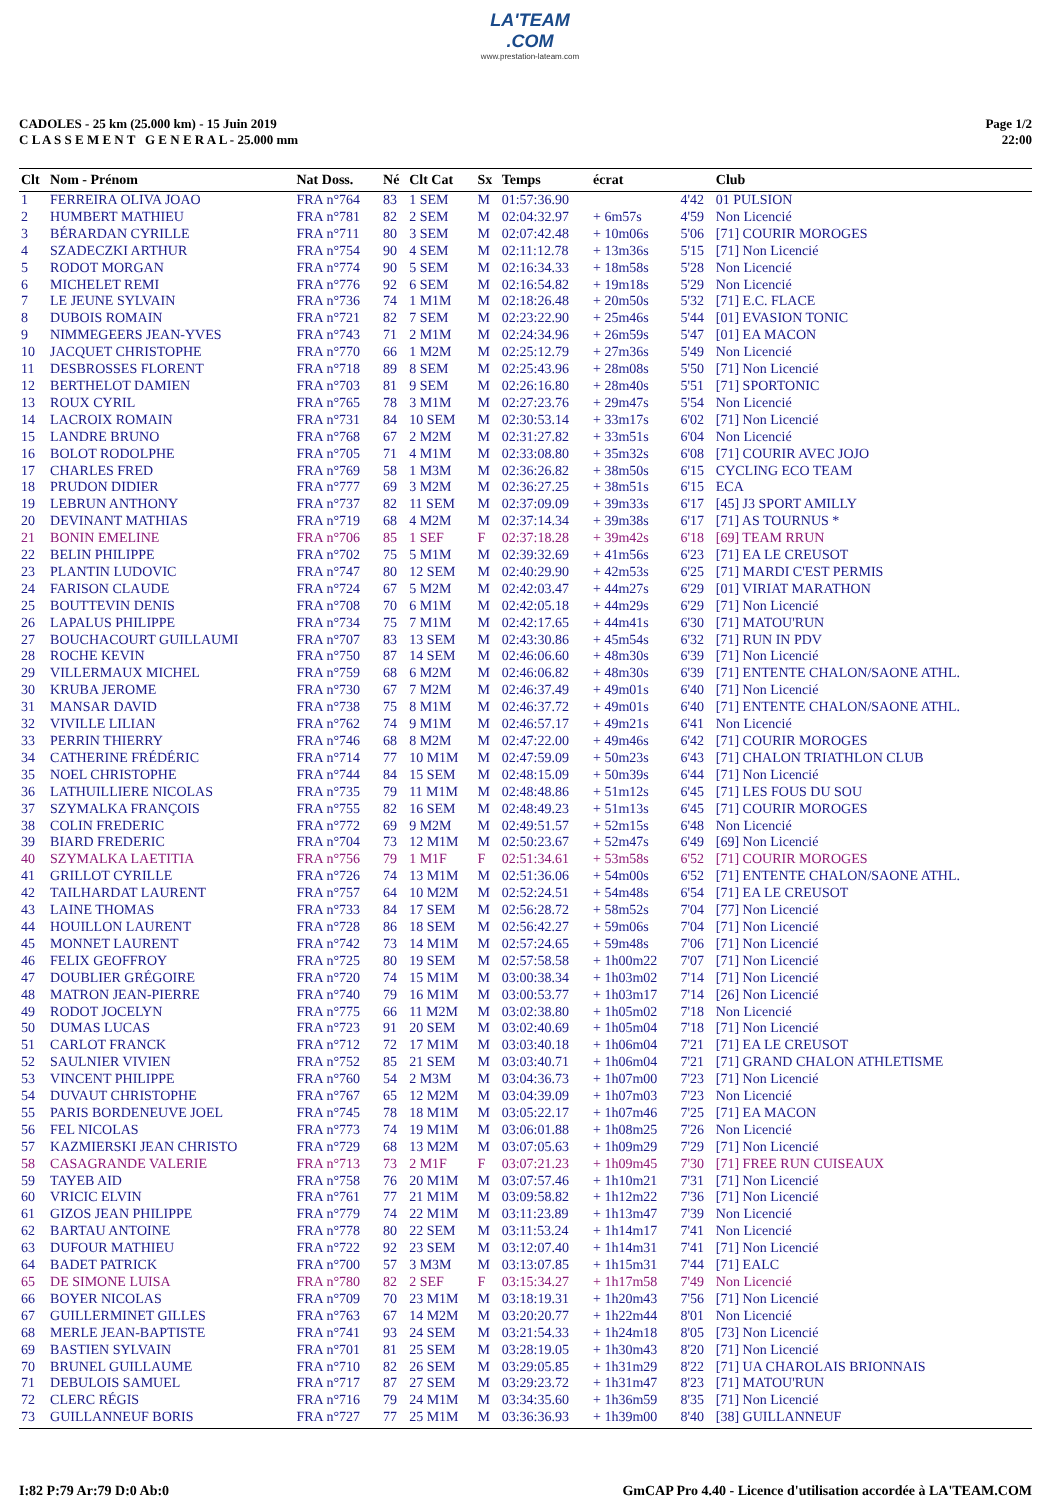LA'TEAM
.COM
www.prestation-lateam.com
CADOLES - 25 km (25.000 km) - 15 Juin 2019
C L A S S E M E N T G E N E R A L - 25.000 mm
Page 1/2
22:00
| Clt | Nom - Prénom | Nat Doss. | Né | Clt Cat | Sx | Temps | écrat | | Club |
| --- | --- | --- | --- | --- | --- | --- | --- | --- | --- |
| 1 | FERREIRA OLIVA JOAO | FRA n°764 | 83 | 1 SEM | M | 01:57:36.90 | | 4'42 | 01 PULSION |
| 2 | HUMBERT MATHIEU | FRA n°781 | 82 | 2 SEM | M | 02:04:32.97 | + 6m57s | 4'59 | Non Licencié |
| 3 | BÉRARDAN CYRILLE | FRA n°711 | 80 | 3 SEM | M | 02:07:42.48 | + 10m06s | 5'06 | [71] COURIR MOROGES |
| 4 | SZADECZKI ARTHUR | FRA n°754 | 90 | 4 SEM | M | 02:11:12.78 | + 13m36s | 5'15 | [71] Non Licencié |
| 5 | RODOT MORGAN | FRA n°774 | 90 | 5 SEM | M | 02:16:34.33 | + 18m58s | 5'28 | Non Licencié |
| 6 | MICHELET REMI | FRA n°776 | 92 | 6 SEM | M | 02:16:54.82 | + 19m18s | 5'29 | Non Licencié |
| 7 | LE JEUNE SYLVAIN | FRA n°736 | 74 | 1 M1M | M | 02:18:26.48 | + 20m50s | 5'32 | [71] E.C. FLACE |
| 8 | DUBOIS ROMAIN | FRA n°721 | 82 | 7 SEM | M | 02:23:22.90 | + 25m46s | 5'44 | [01] EVASION TONIC |
| 9 | NIMMEGEERS JEAN-YVES | FRA n°743 | 71 | 2 M1M | M | 02:24:34.96 | + 26m59s | 5'47 | [01] EA MACON |
| 10 | JACQUET CHRISTOPHE | FRA n°770 | 66 | 1 M2M | M | 02:25:12.79 | + 27m36s | 5'49 | Non Licencié |
| 11 | DESBROSSES FLORENT | FRA n°718 | 89 | 8 SEM | M | 02:25:43.96 | + 28m08s | 5'50 | [71] Non Licencié |
| 12 | BERTHELOT DAMIEN | FRA n°703 | 81 | 9 SEM | M | 02:26:16.80 | + 28m40s | 5'51 | [71] SPORTONIC |
| 13 | ROUX CYRIL | FRA n°765 | 78 | 3 M1M | M | 02:27:23.76 | + 29m47s | 5'54 | Non Licencié |
| 14 | LACROIX ROMAIN | FRA n°731 | 84 | 10 SEM | M | 02:30:53.14 | + 33m17s | 6'02 | [71] Non Licencié |
| 15 | LANDRE BRUNO | FRA n°768 | 67 | 2 M2M | M | 02:31:27.82 | + 33m51s | 6'04 | Non Licencié |
| 16 | BOLOT RODOLPHE | FRA n°705 | 71 | 4 M1M | M | 02:33:08.80 | + 35m32s | 6'08 | [71] COURIR AVEC JOJO |
| 17 | CHARLES FRED | FRA n°769 | 58 | 1 M3M | M | 02:36:26.82 | + 38m50s | 6'15 | CYCLING ECO TEAM |
| 18 | PRUDON DIDIER | FRA n°777 | 69 | 3 M2M | M | 02:36:27.25 | + 38m51s | 6'15 | ECA |
| 19 | LEBRUN ANTHONY | FRA n°737 | 82 | 11 SEM | M | 02:37:09.09 | + 39m33s | 6'17 | [45] J3 SPORT AMILLY |
| 20 | DEVINANT MATHIAS | FRA n°719 | 68 | 4 M2M | M | 02:37:14.34 | + 39m38s | 6'17 | [71] AS TOURNUS * |
| 21 | BONIN EMELINE | FRA n°706 | 85 | 1 SEF | F | 02:37:18.28 | + 39m42s | 6'18 | [69] TEAM RRUN |
| 22 | BELIN PHILIPPE | FRA n°702 | 75 | 5 M1M | M | 02:39:32.69 | + 41m56s | 6'23 | [71] EA LE CREUSOT |
| 23 | PLANTIN LUDOVIC | FRA n°747 | 80 | 12 SEM | M | 02:40:29.90 | + 42m53s | 6'25 | [71] MARDI C'EST PERMIS |
| 24 | FARISON CLAUDE | FRA n°724 | 67 | 5 M2M | M | 02:42:03.47 | + 44m27s | 6'29 | [01] VIRIAT MARATHON |
| 25 | BOUTTEVIN DENIS | FRA n°708 | 70 | 6 M1M | M | 02:42:05.18 | + 44m29s | 6'29 | [71] Non Licencié |
| 26 | LAPALUS PHILIPPE | FRA n°734 | 75 | 7 M1M | M | 02:42:17.65 | + 44m41s | 6'30 | [71] MATOU'RUN |
| 27 | BOUCHACOURT GUILLAUMI | FRA n°707 | 83 | 13 SEM | M | 02:43:30.86 | + 45m54s | 6'32 | [71] RUN IN PDV |
| 28 | ROCHE KEVIN | FRA n°750 | 87 | 14 SEM | M | 02:46:06.60 | + 48m30s | 6'39 | [71] Non Licencié |
| 29 | VILLERMAUX MICHEL | FRA n°759 | 68 | 6 M2M | M | 02:46:06.82 | + 48m30s | 6'39 | [71] ENTENTE CHALON/SAONE ATHL. |
| 30 | KRUBA JEROME | FRA n°730 | 67 | 7 M2M | M | 02:46:37.49 | + 49m01s | 6'40 | [71] Non Licencié |
| 31 | MANSAR DAVID | FRA n°738 | 75 | 8 M1M | M | 02:46:37.72 | + 49m01s | 6'40 | [71] ENTENTE CHALON/SAONE ATHL. |
| 32 | VIVILLE LILIAN | FRA n°762 | 74 | 9 M1M | M | 02:46:57.17 | + 49m21s | 6'41 | Non Licencié |
| 33 | PERRIN THIERRY | FRA n°746 | 68 | 8 M2M | M | 02:47:22.00 | + 49m46s | 6'42 | [71] COURIR MOROGES |
| 34 | CATHERINE FRÉDÉRIC | FRA n°714 | 77 | 10 M1M | M | 02:47:59.09 | + 50m23s | 6'43 | [71] CHALON TRIATHLON CLUB |
| 35 | NOEL CHRISTOPHE | FRA n°744 | 84 | 15 SEM | M | 02:48:15.09 | + 50m39s | 6'44 | [71] Non Licencié |
| 36 | LATHUILLIERE NICOLAS | FRA n°735 | 79 | 11 M1M | M | 02:48:48.86 | + 51m12s | 6'45 | [71] LES FOUS DU SOU |
| 37 | SZYMALKA FRANÇOIS | FRA n°755 | 82 | 16 SEM | M | 02:48:49.23 | + 51m13s | 6'45 | [71] COURIR MOROGES |
| 38 | COLIN FREDERIC | FRA n°772 | 69 | 9 M2M | M | 02:49:51.57 | + 52m15s | 6'48 | Non Licencié |
| 39 | BIARD FREDERIC | FRA n°704 | 73 | 12 M1M | M | 02:50:23.67 | + 52m47s | 6'49 | [69] Non Licencié |
| 40 | SZYMALKA LAETITIA | FRA n°756 | 79 | 1 M1F | F | 02:51:34.61 | + 53m58s | 6'52 | [71] COURIR MOROGES |
| 41 | GRILLOT CYRILLE | FRA n°726 | 74 | 13 M1M | M | 02:51:36.06 | + 54m00s | 6'52 | [71] ENTENTE CHALON/SAONE ATHL. |
| 42 | TAILHARDAT LAURENT | FRA n°757 | 64 | 10 M2M | M | 02:52:24.51 | + 54m48s | 6'54 | [71] EA LE CREUSOT |
| 43 | LAINE THOMAS | FRA n°733 | 84 | 17 SEM | M | 02:56:28.72 | + 58m52s | 7'04 | [77] Non Licencié |
| 44 | HOUILLON LAURENT | FRA n°728 | 86 | 18 SEM | M | 02:56:42.27 | + 59m06s | 7'04 | [71] Non Licencié |
| 45 | MONNET LAURENT | FRA n°742 | 73 | 14 M1M | M | 02:57:24.65 | + 59m48s | 7'06 | [71] Non Licencié |
| 46 | FELIX GEOFFROY | FRA n°725 | 80 | 19 SEM | M | 02:57:58.58 | + 1h00m22 | 7'07 | [71] Non Licencié |
| 47 | DOUBLIER GRÉGOIRE | FRA n°720 | 74 | 15 M1M | M | 03:00:38.34 | + 1h03m02 | 7'14 | [71] Non Licencié |
| 48 | MATRON JEAN-PIERRE | FRA n°740 | 79 | 16 M1M | M | 03:00:53.77 | + 1h03m17 | 7'14 | [26] Non Licencié |
| 49 | RODOT JOCELYN | FRA n°775 | 66 | 11 M2M | M | 03:02:38.80 | + 1h05m02 | 7'18 | Non Licencié |
| 50 | DUMAS LUCAS | FRA n°723 | 91 | 20 SEM | M | 03:02:40.69 | + 1h05m04 | 7'18 | [71] Non Licencié |
| 51 | CARLOT FRANCK | FRA n°712 | 72 | 17 M1M | M | 03:03:40.18 | + 1h06m04 | 7'21 | [71] EA LE CREUSOT |
| 52 | SAULNIER VIVIEN | FRA n°752 | 85 | 21 SEM | M | 03:03:40.71 | + 1h06m04 | 7'21 | [71] GRAND CHALON ATHLETISME |
| 53 | VINCENT PHILIPPE | FRA n°760 | 54 | 2 M3M | M | 03:04:36.73 | + 1h07m00 | 7'23 | [71] Non Licencié |
| 54 | DUVAUT CHRISTOPHE | FRA n°767 | 65 | 12 M2M | M | 03:04:39.09 | + 1h07m03 | 7'23 | Non Licencié |
| 55 | PARIS BORDENEUVE JOEL | FRA n°745 | 78 | 18 M1M | M | 03:05:22.17 | + 1h07m46 | 7'25 | [71] EA MACON |
| 56 | FEL NICOLAS | FRA n°773 | 74 | 19 M1M | M | 03:06:01.88 | + 1h08m25 | 7'26 | Non Licencié |
| 57 | KAZMIERSKI JEAN CHRISTO | FRA n°729 | 68 | 13 M2M | M | 03:07:05.63 | + 1h09m29 | 7'29 | [71] Non Licencié |
| 58 | CASAGRANDE VALERIE | FRA n°713 | 73 | 2 M1F | F | 03:07:21.23 | + 1h09m45 | 7'30 | [71] FREE RUN CUISEAUX |
| 59 | TAYEB AID | FRA n°758 | 76 | 20 M1M | M | 03:07:57.46 | + 1h10m21 | 7'31 | [71] Non Licencié |
| 60 | VRICIC ELVIN | FRA n°761 | 77 | 21 M1M | M | 03:09:58.82 | + 1h12m22 | 7'36 | [71] Non Licencié |
| 61 | GIZOS JEAN PHILIPPE | FRA n°779 | 74 | 22 M1M | M | 03:11:23.89 | + 1h13m47 | 7'39 | Non Licencié |
| 62 | BARTAU ANTOINE | FRA n°778 | 80 | 22 SEM | M | 03:11:53.24 | + 1h14m17 | 7'41 | Non Licencié |
| 63 | DUFOUR MATHIEU | FRA n°722 | 92 | 23 SEM | M | 03:12:07.40 | + 1h14m31 | 7'41 | [71] Non Licencié |
| 64 | BADET PATRICK | FRA n°700 | 57 | 3 M3M | M | 03:13:07.85 | + 1h15m31 | 7'44 | [71] EALC |
| 65 | DE SIMONE LUISA | FRA n°780 | 82 | 2 SEF | F | 03:15:34.27 | + 1h17m58 | 7'49 | Non Licencié |
| 66 | BOYER NICOLAS | FRA n°709 | 70 | 23 M1M | M | 03:18:19.31 | + 1h20m43 | 7'56 | [71] Non Licencié |
| 67 | GUILLERMINET GILLES | FRA n°763 | 67 | 14 M2M | M | 03:20:20.77 | + 1h22m44 | 8'01 | Non Licencié |
| 68 | MERLE JEAN-BAPTISTE | FRA n°741 | 93 | 24 SEM | M | 03:21:54.33 | + 1h24m18 | 8'05 | [73] Non Licencié |
| 69 | BASTIEN SYLVAIN | FRA n°701 | 81 | 25 SEM | M | 03:28:19.05 | + 1h30m43 | 8'20 | [71] Non Licencié |
| 70 | BRUNEL GUILLAUME | FRA n°710 | 82 | 26 SEM | M | 03:29:05.85 | + 1h31m29 | 8'22 | [71] UA CHAROLAIS BRIONNAIS |
| 71 | DEBULOIS SAMUEL | FRA n°717 | 87 | 27 SEM | M | 03:29:23.72 | + 1h31m47 | 8'23 | [71] MATOU'RUN |
| 72 | CLERC RÉGIS | FRA n°716 | 79 | 24 M1M | M | 03:34:35.60 | + 1h36m59 | 8'35 | [71] Non Licencié |
| 73 | GUILLANNEUF BORIS | FRA n°727 | 77 | 25 M1M | M | 03:36:36.93 | + 1h39m00 | 8'40 | [38] GUILLANNEUF |
I:82 P:79 Ar:79 D:0 Ab:0 GmCAP Pro 4.40 - Licence d'utilisation accordée à LA'TEAM.COM